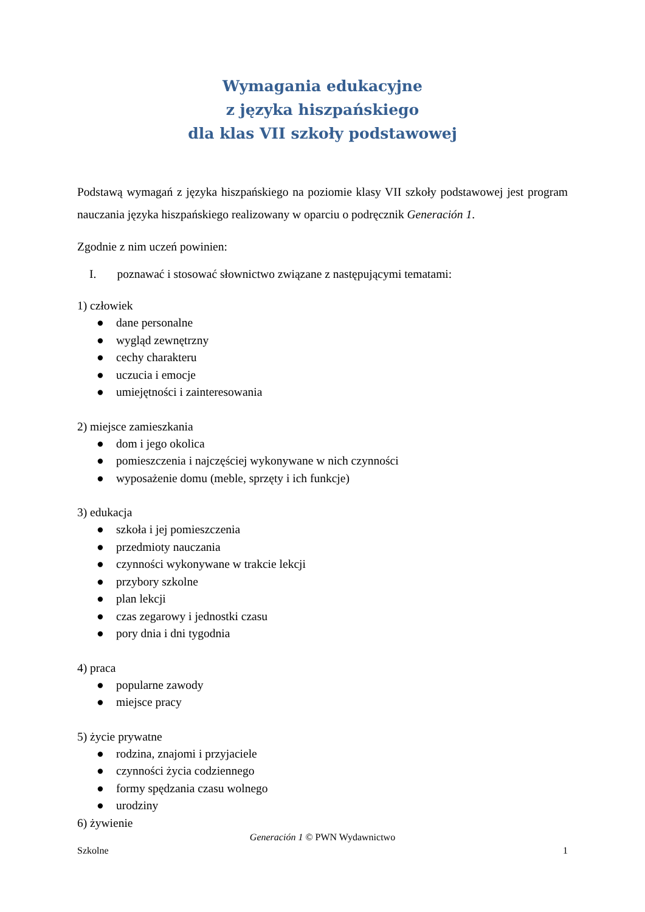Wymagania edukacyjne
z języka hiszpańskiego
dla klas VII szkoły podstawowej
Podstawą wymagań z języka hiszpańskiego na poziomie klasy VII szkoły podstawowej jest program nauczania języka hiszpańskiego realizowany w oparciu o podręcznik Generación 1.
Zgodnie z nim uczeń powinien:
I. poznawać i stosować słownictwo związane z następującymi tematami:
1) człowiek
● dane personalne
● wygląd zewnętrzny
● cechy charakteru
● uczucia i emocje
● umiejętności i zainteresowania
2) miejsce zamieszkania
● dom i jego okolica
● pomieszczenia i najczęściej wykonywane w nich czynności
● wyposażenie domu (meble, sprzęty i ich funkcje)
3) edukacja
● szkoła i jej pomieszczenia
● przedmioty nauczania
● czynności wykonywane w trakcie lekcji
● przybory szkolne
● plan lekcji
● czas zegarowy i jednostki czasu
● pory dnia i dni tygodnia
4) praca
● popularne zawody
● miejsce pracy
5) życie prywatne
● rodzina, znajomi i przyjaciele
● czynności życia codziennego
● formy spędzania czasu wolnego
● urodziny
6) żywienie
Generación 1 © PWN Wydawnictwo
Szkolne 1